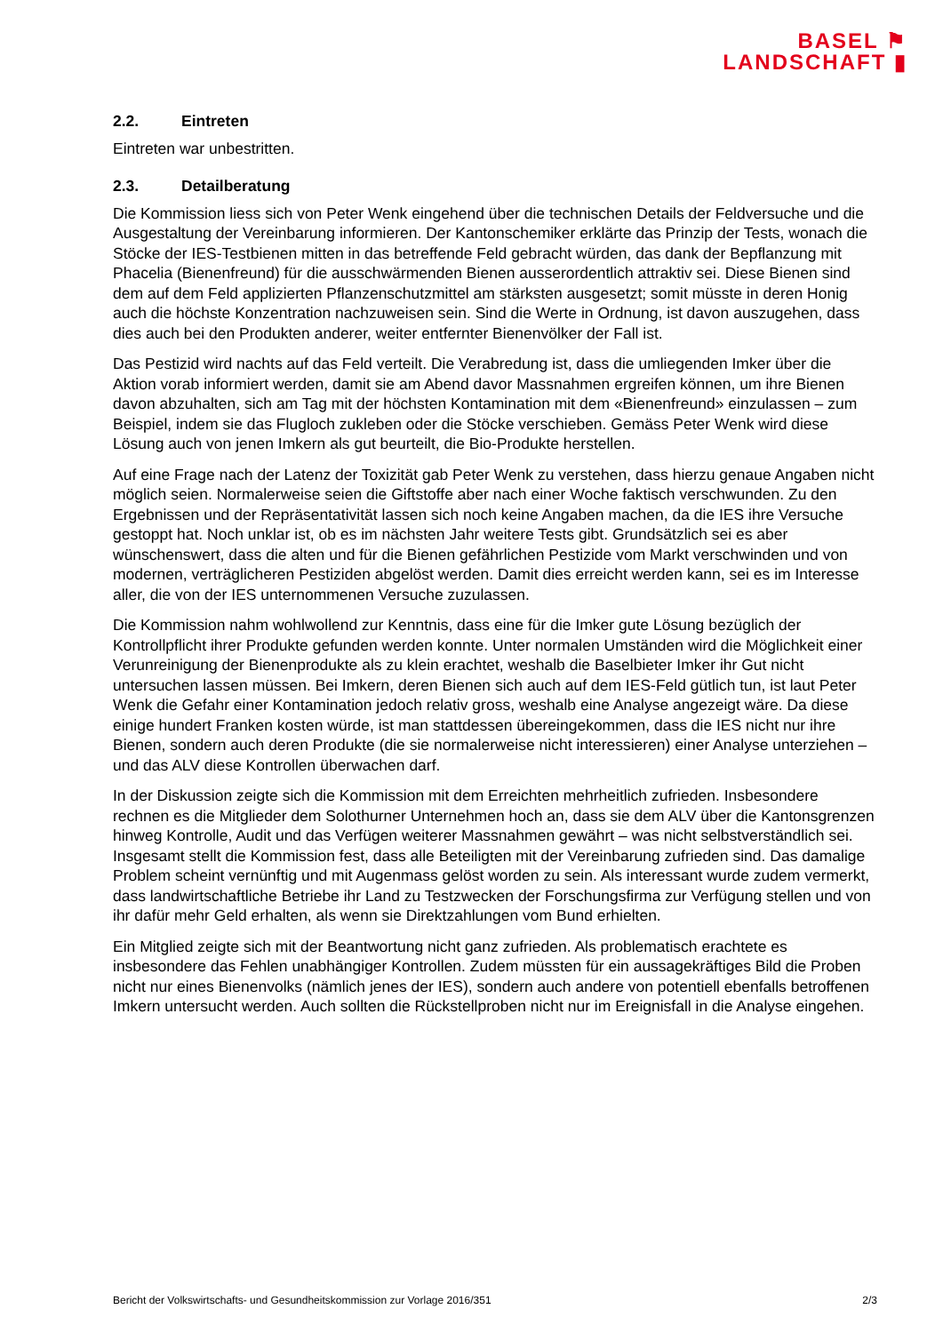BASEL ⚑
LANDSCHAFT ▮
2.2. Eintreten
Eintreten war unbestritten.
2.3. Detailberatung
Die Kommission liess sich von Peter Wenk eingehend über die technischen Details der Feldversuche und die Ausgestaltung der Vereinbarung informieren. Der Kantonschemiker erklärte das Prinzip der Tests, wonach die Stöcke der IES-Testbienen mitten in das betreffende Feld gebracht würden, das dank der Bepflanzung mit Phacelia (Bienenfreund) für die ausschwärmenden Bienen ausserordentlich attraktiv sei. Diese Bienen sind dem auf dem Feld applizierten Pflanzenschutzmittel am stärksten ausgesetzt; somit müsste in deren Honig auch die höchste Konzentration nachzuweisen sein. Sind die Werte in Ordnung, ist davon auszugehen, dass dies auch bei den Produkten anderer, weiter entfernter Bienenvölker der Fall ist.
Das Pestizid wird nachts auf das Feld verteilt. Die Verabredung ist, dass die umliegenden Imker über die Aktion vorab informiert werden, damit sie am Abend davor Massnahmen ergreifen können, um ihre Bienen davon abzuhalten, sich am Tag mit der höchsten Kontamination mit dem «Bienenfreund» einzulassen – zum Beispiel, indem sie das Flugloch zukleben oder die Stöcke verschieben. Gemäss Peter Wenk wird diese Lösung auch von jenen Imkern als gut beurteilt, die Bio-Produkte herstellen.
Auf eine Frage nach der Latenz der Toxizität gab Peter Wenk zu verstehen, dass hierzu genaue Angaben nicht möglich seien. Normalerweise seien die Giftstoffe aber nach einer Woche faktisch verschwunden. Zu den Ergebnissen und der Repräsentativität lassen sich noch keine Angaben machen, da die IES ihre Versuche gestoppt hat. Noch unklar ist, ob es im nächsten Jahr weitere Tests gibt. Grundsätzlich sei es aber wünschenswert, dass die alten und für die Bienen gefährlichen Pestizide vom Markt verschwinden und von modernen, verträglicheren Pestiziden abgelöst werden. Damit dies erreicht werden kann, sei es im Interesse aller, die von der IES unternommenen Versuche zuzulassen.
Die Kommission nahm wohlwollend zur Kenntnis, dass eine für die Imker gute Lösung bezüglich der Kontrollpflicht ihrer Produkte gefunden werden konnte. Unter normalen Umständen wird die Möglichkeit einer Verunreinigung der Bienenprodukte als zu klein erachtet, weshalb die Baselbieter Imker ihr Gut nicht untersuchen lassen müssen. Bei Imkern, deren Bienen sich auch auf dem IES-Feld gütlich tun, ist laut Peter Wenk die Gefahr einer Kontamination jedoch relativ gross, weshalb eine Analyse angezeigt wäre. Da diese einige hundert Franken kosten würde, ist man stattdessen übereingekommen, dass die IES nicht nur ihre Bienen, sondern auch deren Produkte (die sie normalerweise nicht interessieren) einer Analyse unterziehen – und das ALV diese Kontrollen überwachen darf.
In der Diskussion zeigte sich die Kommission mit dem Erreichten mehrheitlich zufrieden. Insbesondere rechnen es die Mitglieder dem Solothurner Unternehmen hoch an, dass sie dem ALV über die Kantonsgrenzen hinweg Kontrolle, Audit und das Verfügen weiterer Massnahmen gewährt – was nicht selbstverständlich sei. Insgesamt stellt die Kommission fest, dass alle Beteiligten mit der Vereinbarung zufrieden sind. Das damalige Problem scheint vernünftig und mit Augenmass gelöst worden zu sein. Als interessant wurde zudem vermerkt, dass landwirtschaftliche Betriebe ihr Land zu Testzwecken der Forschungsfirma zur Verfügung stellen und von ihr dafür mehr Geld erhalten, als wenn sie Direktzahlungen vom Bund erhielten.
Ein Mitglied zeigte sich mit der Beantwortung nicht ganz zufrieden. Als problematisch erachtete es insbesondere das Fehlen unabhängiger Kontrollen. Zudem müssten für ein aussagekräftiges Bild die Proben nicht nur eines Bienenvolks (nämlich jenes der IES), sondern auch andere von potentiell ebenfalls betroffenen Imkern untersucht werden. Auch sollten die Rückstellproben nicht nur im Ereignisfall in die Analyse eingehen.
Bericht der Volkswirtschafts- und Gesundheitskommission zur Vorlage 2016/351 2/3